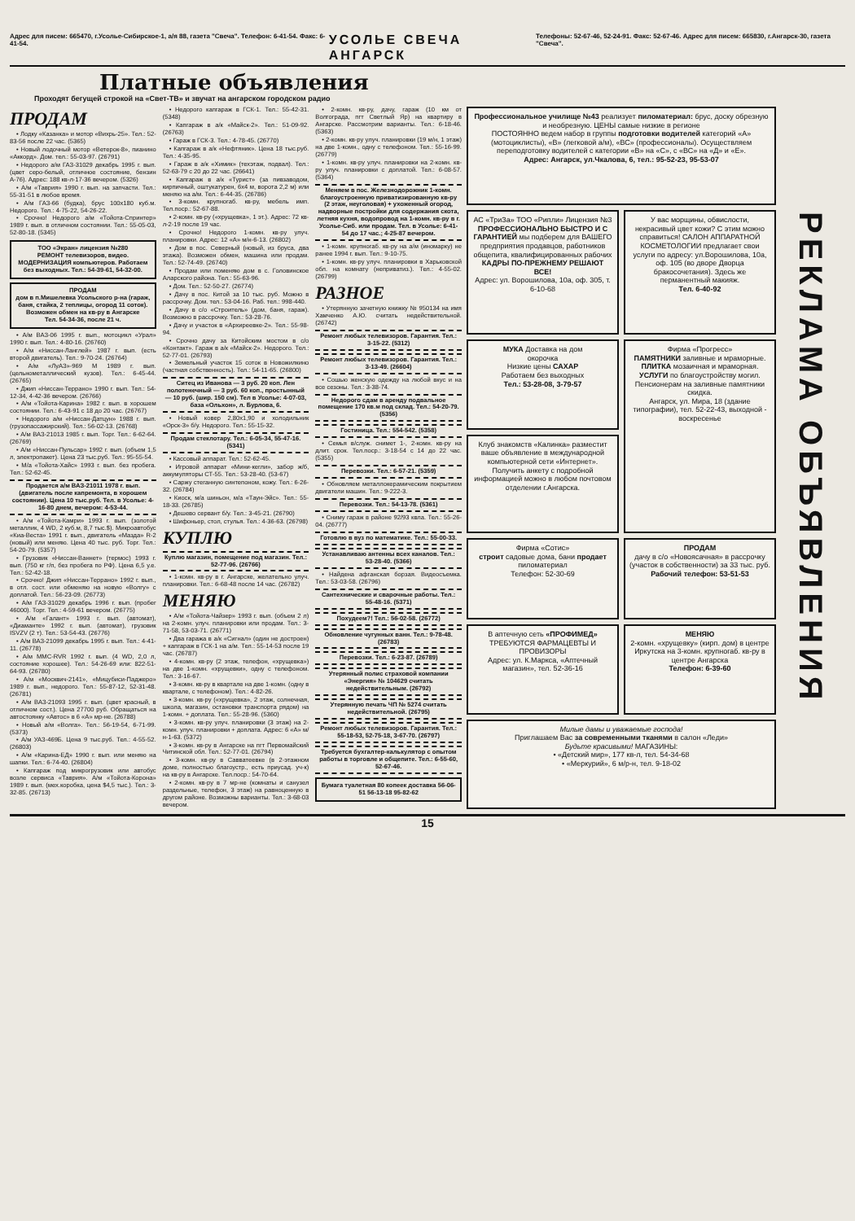Адрес для писем: 665470, г.Усолье-Сибирское-1, а/я 88, газета "Свеча". Телефон: 6-41-54. Факс: 6-41-54. УСОЛЬЕ СВЕЧА АНГАРСК Телефоны: 52-67-46, 52-24-91. Факс: 52-67-46. Адрес для писем: 665830, г.Ангарск-30, газета "Свеча".
Платные объявления
Проходят бегущей строкой на «Свет-ТВ» и звучат на ангарском городском радио
ПРОДАМ
• Лодку «Казанка» и мотор «Вихрь-25». Тел.: 52-83-56 после 22 час. (5365)
• Новый лодочный мотор «Ветерок-8», пианино «Аккорд». Дом. тел.: 55-03-97. (26791)
• Недорого а/м ГАЗ-31029 декабрь 1995 г. вып. (цвет серо-белый, отличное состояние, бензин А-76). Адрес: 188 кв-л-17-36 вечером. (5326)
• А/м «Таврия» 1990 г. вып. на запчасти. Тел.: 55-31-51 в любое время.
• А/м ГАЗ-66 (будка), брус 100х180 куб.м. Недорого. Тел.: 4-75-22, 54-26-22.
• Срочно! Недорого а/м «Тойота-Спринтер» 1989 г. вып. в отличном состоянии. Тел.: 55-05-03, 52-80-18. (5345)
ТОО «Экран» лицензия №280
РЕМОНТ телевизоров, видео. МОДЕРНИЗАЦИЯ компьютеров. Работаем без выходных. Тел.: 54-39-61, 54-32-00.
ПРОДАМ
дом в п.Мишелевка Усольского р-на (гараж, баня, стайка, 2 теплицы, огород 11 соток). Возможен обмен на кв-ру в Ангарске
Тел. 54-34-36, после 21 ч.
• А/м ВАЗ-06 1995 г. вып., мотоцикл «Урал» 1990 г. вып. Тел.: 4-80-16. (26760)
• А/м «Ниссан-Ланглей» 1987 г. вып. (есть второй двигатель). Тел.: 9-70-24. (26764)
• А/м «ЛуАЗ»-969 М 1989 г. вып. (цельнометаллический кузов). Тел.: 6-45-44. (26765)
• Джип «Ниссан-Террано» 1990 г. вып. Тел.: 54-12-34, 4-42-36 вечером. (26766)
• А/м «Тойота-Карина» 1982 г. вып. в хорошем состоянии. Тел.: 6-43-91 с 18 до 20 час. (26767)
• Недорого а/м «Ниссан-Датцун» 1988 г. вып. (грузопассажирский). Тел.: 56-02-13. (26768)
• А/м ВАЗ-21013 1985 г. вып. Торг. Тел.: 6-62-64. (26769)
• А/м «Ниссан-Пульсар» 1992 г. вып. (объем 1,5 л, электропакет). Цена 23 тыс.руб. Тел.: 95-55-54.
• М/а «Тойота-Хайс» 1993 г. вып. без пробега. Тел.: 52-62-45.
Продается а/м ВАЗ-21011 1978 г. вып. (двигатель после капремонта, в хорошем состоянии). Цена 10 тыс.руб. Тел. в Усолье: 4-16-80 днем, вечером: 4-53-44.
• А/м «Тойота-Камри» 1993 г. вып. (золотой металлик, 4 WD, 2 куб.м, 8,7 тыс.$). Микроавтобус «Киа-Веста» 1991 г. вып., двигатель «Мазда» R-2 (новый) или меняю. Цена 40 тыс. руб. Торг. Тел.: 54-20-79. (5357)
• Грузовик «Ниссан-Ваннет» (термос) 1993 г. вып. (750 кг г/п, без пробега по РФ). Цена 6,5 у.е. Тел.: 52-42-18.
• Срочно! Джип «Ниссан-Террано» 1992 г. вып., в отл. сост. или обменяю на новую «Волгу» с доплатой. Тел.: 56-23-09. (26773)
• А/м ГАЗ-31029 декабрь 1996 г. вып. (пробег 46000). Торг. Тел.: 4-59-61 вечером. (26775)
• А/м «Галант» 1993 г. вып. (автомат), «Диаманте» 1992 г. вып. (автомат), грузовик ISVZV (2 т). Тел.: 53-54-43. (26776)
• А/м ВАЗ-21099 декабрь 1995 г. вып. Тел.: 4-41-11. (26778)
• А/м MMC-RVR 1992 г. вып. (4 WD, 2,0 л, состояние хорошее). Тел.: 54-26-69 или: 822-51-64-93. (26780)
• А/м «Москвич-2141», «Мицубиси-Паджеро» 1989 г. вып., недорого. Тел.: 55-87-12, 52-31-48. (26781)
• А/м ВАЗ-21093 1995 г. вып. (цвет красный, в отличном сост.). Цена 27700 руб. Обращаться на автостоянку «Автос» в 6 «А» мр-не. (26788)
• Новый а/м «Волга». Тел.: 56-19-54, 6-71-99. (5373)
• А/м УАЗ-469Б. Цена 9 тыс.руб. Тел.: 4-55-52. (26803)
• А/м «Карина-ЕД» 1990 г. вып. или меняю на шапки. Тел.: 6-74-40. (26804)
• Капгараж под микрогрузовик или автобус возле сервиса «Таврия». А/м «Тойота-Корона» 1989 г. вып. (мех.коробка, цена $4,5 тыс.). Тел.: 3-32-85. (26713)
• Недорого капгараж в ГСК-1. Тел.: 55-42-31. (5348)
• Капгараж в а/к «Майск-2». Тел.: 51-09-92. (26763)
• Гараж в ГСК-3. Тел.: 4-78-45. (26770)
• Капгараж в а/к «Нефтяник». Цена 18 тыс.руб. Тел.: 4-35-95.
• Гараж в а/к «Химик» (техэтаж, подвал). Тел.: 52-63-79 с 20 до 22 час. (26641)
• Капгараж в а/к «Турист» (за пивзаводом, кирпичный, оштукатурен, 6х4 м, ворота 2,2 м) или меняю на а/м. Тел.: 6-44-35. (26786)
• 3-комн. крупногаб. кв-ру, мебель имп. Тел.поср.: 52-67-88.
• 2-комн. кв-ру («хрущевка», 1 эт.). Адрес: 72 кв-л-2-19 после 19 час.
• Срочно! Недорого 1-комн. кв-ру улуч. планировки. Адрес: 12 «А» м/н-6-13. (26802)
• Дом в пос. Северный (новый, из бруса, два этажа). Возможен обмен, машина или продам. Тел.: 52-74-49. (26740)
• Продам или поменяю дом в с. Головинское Аларского района. Тел.: 55-63-96.
• Дом. Тел.: 52-50-27. (26774)
• Дачу в пос. Китой за 10 тыс. руб. Можно в рассрочку. Дом. тел.: 53-04-16. Раб. тел.: 998-440.
• Дачу в с/о «Строитель» (дом, баня, гараж). Возможно в рассрочку. Тел.: 53-28-76.
• Дачу и участок в «Архиреевке-2». Тел.: 55-98-94.
• Срочно дачу за Китойским мостом в с/о «Контакт». Гараж в а/к «Майск-2». Недорого. Тел.: 52-77-01. (26793)
• Земельный участок 15 соток в Новожилкино (частная собственность). Тел.: 54-11-65. (26800)
Ситец из Иванова — 3 руб. 20 коп. Лен полотенечный — 3 руб. 60 коп., простынный — 10 руб. (шир. 150 см). Тел в Усолье: 4-07-03, база «Ольхон», л. Бурлова, 6.
• Новый ковер 2,80х1,90 и холодильник «Орск-3» б/у. Недорого. Тел.: 55-15-32.
Продам стеклотару. Тел.: 6-05-34, 55-47-16. (5341)
• Кассовый аппарат. Тел.: 52-62-45.
• Игровой аппарат «Мини-кегли», забор ж/б, аккумуляторы СТ-55. Тел.: 53-28-40. (53-67)
• Саржу стеганную синтепоном, кожу. Тел.: 6-26-32. (26784)
• Киоск, м/а шиньон, м/а «Таун-Эйс». Тел.: 55-18-33. (26785)
• Дешево сервант б/у. Тел.: 3-45-21. (26790)
• Шифоньер, стол, стулья. Тел.: 4-36-63. (26798)
КУПЛЮ
Куплю магазин, помещение под магазин. Тел.: 52-77-96. (26766)
• 1-комн. кв-ру в г. Ангарске, желательно улуч. планировки. Тел.: 6-68-48 после 14 час. (26782)
МЕНЯЮ
• А/м «Тойота-Чайзер» 1993 г. вып. (объем 2 л) на 2-комн. улуч. планировки или продам. Тел.: 3-71-58, 53-03-71. (26771)
• Два гаража в а/к «Сигнал» (один не достроен) + капгараж в ГСК-1 на а/м. Тел.: 55-14-53 после 19 час. (26787)
• 4-комн. кв-ру (2 этаж, телефон, «хрущевка») на две 1-комн. «хрущевки», одну с телефоном. Тел.: 3-16-67.
• 3-комн. кв-ру в квартале на две 1-комн. (одну в квартале, с телефоном). Тел.: 4-82-26.
• 3-комн. кв-ру («хрущевка», 2 этаж, солнечная, школа, магазин, остановки транспорта рядом) на 1-комн. + доплата. Тел.: 55-28-96. (5360)
• 3-комн. кв-ру улуч. планировки (3 этаж) на 2-комн. улуч. планировки + доплата. Адрес: 6 «А» м/н-1-63. (5372)
• 3-комн. кв-ру в Ангарске на пгт Первомайский Читинской обл. Тел.: 52-77-01. (26794)
• 3-комн. кв-ру в Савватеевке (в 2-этажном доме, полностью благоустр., есть приусад. уч-к) на кв-ру в Ангарске. Тел.поср.: 54-70-64.
• 2-комн. кв-ру в 7 мр-не (комнаты и санузел раздельные, телефон, 3 этаж) на равноценную в другом районе. Возможны варианты. Тел.: 3-68-03 вечером.
• 2-комн. кв-ру, дачу, гараж (10 км от Волгограда, пгт Светлый Яр) на квартиру в Ангарске. Рассмотрим варианты. Тел.: 6-18-46. (5363)
• 2-комн. кв-ру улуч. планировки (19 м/н, 1 этаж) на две 1-комн., одну с телефоном. Тел.: 55-16-99. (26779)
• 1-комн. кв-ру улуч. планировки на 2-комн. кв-ру улуч. планировки с доплатой. Тел.: 6-08-57. (5364)
Меняем в пос. Железнодорожник 1-комн. благоустроенную приватизированную кв-ру (2 этаж, неуголовая) + ухоженный огород, надворные постройки для содержания скота, летняя кухня, водопровод на 1-комн. кв-ру в г. Усолье-Сиб. или продам. Тел. в Усолье: 6-41-54 до 17 час.; 4-25-87 вечером.
• 1-комн. крупногаб. кв-ру на а/м (иномарку) не ранее 1994 г. вып. Тел.: 9-10-75.
• 1-комн. кв-ру улуч. планировки в Харьковской обл. на комнату (неприватиз.). Тел.: 4-55-02. (26799)
РАЗНОЕ
• Утерянную зачетную книжку № 950134 на имя Хамченко А.Ю. считать недействительной. (26742)
Ремонт любых телевизоров. Гарантия. Тел.: 3-15-22. (5312)
Ремонт любых телевизоров. Гарантия. Тел.: 3-13-49. (26604)
• Сошью женскую одежду на любой вкус и на все сезоны. Тел.: 3-38-74.
Недорого сдам в аренду подвальное помещение 170 кв.м под склад. Тел.: 54-20-79. (5356)
Гостиница. Тел.: 554-542. (5358)
• Семья в/служ. снимет 1-, 2-комн. кв-ру на длит. срок. Тел.поср.: 3-18-54 с 14 до 22 час. (5355)
Перевозки. Тел.: 6-57-21. (5359)
• Обновляем металлокерамическим покрытием двигатели машин. Тел.: 9-222-3.
Перевозки. Тел.: 54-13-78. (5361)
• Сниму гараж в районе 92/93 квла. Тел.: 55-26-04. (26777)
Готовлю в вуз по математике. Тел.: 55-00-33.
Устанавливаю антенны всех каналов. Тел.: 53-28-40. (5366)
• Найдена афганская борзая. Видеосъемка. Тел.: 53-03-58. (26796)
Сантехнические и сварочные работы. Тел.: 55-48-16. (5371)
Похудеем?! Тел.: 56-02-58. (26772)
Обновление чугунных ванн. Тел.: 9-78-48. (26783)
Перевозки. Тел.: 6-23-87. (26789)
Утерянный полис страховой компании «Энергия» № 104629 считать недействительным. (26792)
Утерянную печать ЧП № 5274 считать недействительной. (26795)
Ремонт любых телевизоров. Гарантия. Тел.: 55-18-53, 52-75-18, 3-67-70. (26797)
Требуется бухгалтер-калькулятор с опытом работы в торговле и общепите. Тел.: 6-55-60, 52-67-46.
Бумага туалетная 80 копеек доставка 56-06-51 56-13-18 95-82-62
Профессиональное училище №43 реализует пиломатериал: брус, доску обрезную и необрезную. ЦЕНЫ самые низкие в регионе
ПОСТОЯННО ведем набор в группы подготовки водителей категорий «А» (мотоциклисты), «В» (легковой а/м), «ВС» (профессионалы). Осуществляем переподготовку водителей с категории «В» на «С», с «ВС» на «Д» и «Е».
Адрес: Ангарск, ул.Чкалова, 6, тел.: 95-52-23, 95-53-07
АС «ТриЗа» ТОО «Рипли» Лицензия №3
ПРОФЕССИОНАЛЬНО БЫСТРО И С ГАРАНТИЕЙ мы подберем для ВАШЕГО предприятия продавцов, работников общепита, квалифицированных рабочих
КАДРЫ ПО-ПРЕЖНЕМУ РЕШАЮТ ВСЕ!
Адрес: ул. Ворошилова, 10а, оф. 305, т. 6-10-68
У вас морщины, обвислости, некрасивый цвет кожи? С этим можно справиться! САЛОН АППАРАТНОЙ КОСМЕТОЛОГИИ предлагает свои услуги по адресу: ул.Ворошилова, 10а, оф. 105 (во дворе Дворца бракосочетания). Здесь же перманентный макияж.
Тел. 6-40-92
МУКА Доставка на дом
окорочка
Низкие цены САХАР
Работаем без выходных
Тел.: 53-28-08, 3-79-57
Фирма «Прогресс»
ПАМЯТНИКИ заливные и мраморные. ПЛИТКА мозаичная и мраморная. УСЛУГИ по благоустройству могил. Пенсионерам на заливные памятники скидка.
Ангарск, ул. Мира, 18 (здание типографии), тел. 52-22-43, выходной - воскресенье
Клуб знакомств «Калинка» разместит ваше объявление в международной компьютерной сети «Интернет». Получить анкету с подробной информацией можно в любом почтовом отделении г.Ангарска.
Фирма «Сотис»
строит садовые дома, бани продает пиломатериал
Телефон: 52-30-69
ПРОДАМ
дачу в с/о «Новоясачная» в рассрочку (участок в собственности) за 33 тыс. руб.
Рабочий телефон: 53-51-53
В аптечную сеть «ПРОФИМЕД» ТРЕБУЮТСЯ ФАРМАЦЕВТЫ И ПРОВИЗОРЫ
Адрес: ул. К.Маркса, «Аптечный магазин», тел. 52-36-16
МЕНЯЮ
2-комн. «хрущевку» (кирп. дом) в центре Иркутска на 3-комн. крупногаб. кв-ру в центре Ангарска
Телефон: 6-39-60
Милые дамы и уважаемые господа!
Приглашаем Вас за современными тканями в салон «Леди»
Будьте красивыми! МАГАЗИНЫ:
• «Детский мир», 177 кв-л, тел. 54-34-68
• «Меркурий», 6 м/р-н, тел. 9-18-02
РЕКЛАМА ОБЪЯВЛЕНИЯ
15